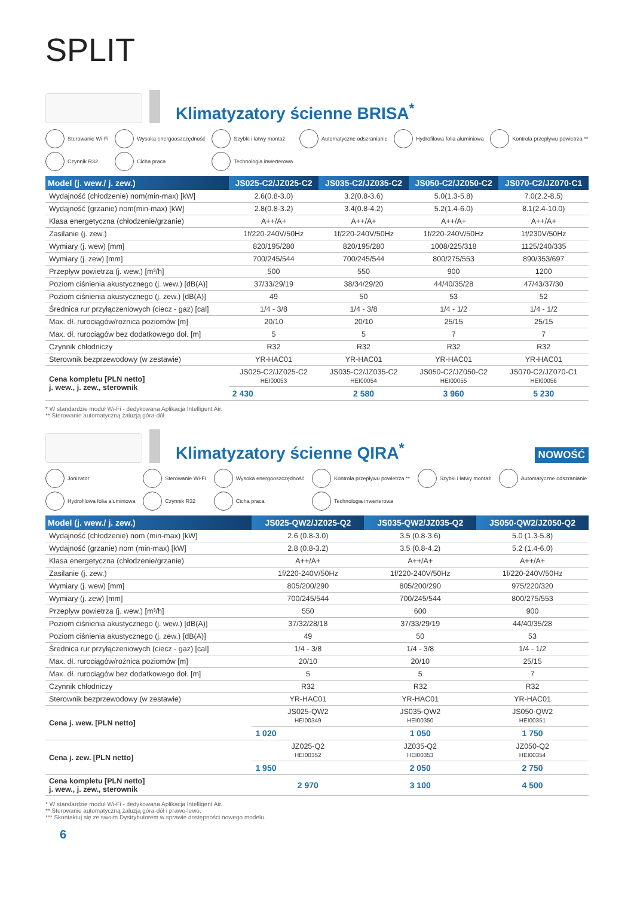SPLIT
Klimatyzatory ścienne BRISA<sup>*</sup>
Sterowanie Wi-Fi
Wysoka energooszczędność
Szybki i łatwy montaż
Automatyczne odszranianie
Hydrofilowa folia aluminiowa
Kontrola przepływu powietrza **
Czynnik R32
Cicha praca
Technologia inwerterowa
| Model (j. wew./ j. zew.) | JS025-C2/JZ025-C2 | JS035-C2/JZ035-C2 | JS050-C2/JZ050-C2 | JS070-C2/JZ070-C1 |
| --- | --- | --- | --- | --- |
| Wydajność (chłodzenie) nom(min-max) [kW] | 2.6(0.8-3.0) | 3.2(0.8-3.6) | 5.0(1.3-5.8) | 7.0(2.2-8.5) |
| Wydajność (grzanie) nom(min-max) [kW] | 2.8(0.8-3.2) | 3.4(0.8-4.2) | 5.2(1.4-6.0) | 8.1(2.4-10.0) |
| Klasa energetyczna (chłodzenie/grzanie) | A++/A+ | A++/A+ | A++/A+ | A++/A+ |
| Zasilanie (j. zew.) | 1f/220-240V/50Hz | 1f/220-240V/50Hz | 1f/220-240V/50Hz | 1f/230V/50Hz |
| Wymiary (j. wew) [mm] | 820/195/280 | 820/195/280 | 1008/225/318 | 1125/240/335 |
| Wymiary (j. zew) [mm] | 700/245/544 | 700/245/544 | 800/275/553 | 890/353/697 |
| Przepływ powietrza (j. wew.) [m³/h] | 500 | 550 | 900 | 1200 |
| Poziom ciśnienia akustycznego (j. wew.) [dB(A)] | 37/33/29/19 | 38/34/29/20 | 44/40/35/28 | 47/43/37/30 |
| Poziom ciśnienia akustycznego (j. zew.) [dB(A)] | 49 | 50 | 53 | 52 |
| Średnica rur przyłączeniowych (ciecz - gaz) [cal] | 1/4 - 3/8 | 1/4 - 3/8 | 1/4 - 1/2 | 1/4 - 1/2 |
| Max. dł. rurociągów/rożnica poziomów [m] | 20/10 | 20/10 | 25/15 | 25/15 |
| Max. dł. rurociągów bez dodatkowego doł. [m] | 5 | 5 | 7 | 7 |
| Czynnik chłodniczy | R32 | R32 | R32 | R32 |
| Sterownik bezprzewodowy (w zestawie) | YR-HAC01 | YR-HAC01 | YR-HAC01 | YR-HAC01 |
| Cena kompletu [PLN netto] j. wew., j. zew., sterownik | JS025-C2/JZ025-C2 HEI00053 | JS035-C2/JZ035-C2 HEI00054 | JS050-C2/JZ050-C2 HEI00055 | JS070-C2/JZ070-C1 HEI00056 |
| | 2 430 | 2 580 | 3 960 | 5 230 |
* W standardzie moduł Wi-Fi - dedykowana Aplikacja Intelligent Air.
** Sterowanie automatyczną żaluzją góra-dół.
Klimatyzatory ścienne QIRA<sup>*</sup>
NOWOŚĆ
Jonizator
Sterowanie Wi-Fi
Wysoka energooszczędność
Kontrola przepływu powietrza **
Szybki i łatwy montaż
Automatyczne odszranianie
Hydrofilowa folia aluminiowa
Czynnik R32
Cicha praca
Technologia inwerterowa
| Model (j. wew./ j. zew.) | JS025-QW2/JZ025-Q2 | JS035-QW2/JZ035-Q2 | JS050-QW2/JZ050-Q2 |
| --- | --- | --- | --- |
| Wydajność (chłodzenie) nom (min-max) [kW] | 2.6 (0.8-3.0) | 3.5 (0.8-3.6) | 5.0 (1.3-5.8) |
| Wydajność (grzanie) nom (min-max) [kW] | 2.8 (0.8-3.2) | 3.5 (0.8-4.2) | 5.2 (1.4-6.0) |
| Klasa energetyczna (chłodzenie/grzanie) | A++/A+ | A++/A+ | A++/A+ |
| Zasilanie (j. zew.) | 1f/220-240V/50Hz | 1f/220-240V/50Hz | 1f/220-240V/50Hz |
| Wymiary (j. wew) [mm] | 805/200/290 | 805/200/290 | 975/220/320 |
| Wymiary (j. zew) [mm] | 700/245/544 | 700/245/544 | 800/275/553 |
| Przepływ powietrza (j. wew.) [m³/h] | 550 | 600 | 900 |
| Poziom ciśnienia akustycznego (j. wew.) [dB(A)] | 37/32/28/18 | 37/33/29/19 | 44/40/35/28 |
| Poziom ciśnienia akustycznego (j. zew.) [dB(A)] | 49 | 50 | 53 |
| Średnica rur przyłączeniowych (ciecz - gaz) [cal] | 1/4 - 3/8 | 1/4 - 3/8 | 1/4 - 1/2 |
| Max. dł. rurociągów/rożnica poziomów [m] | 20/10 | 20/10 | 25/15 |
| Max. dł. rurociągów bez dodatkowego doł. [m] | 5 | 5 | 7 |
| Czynnik chłodniczy | R32 | R32 | R32 |
| Sterownik bezprzewodowy (w zestawie) | YR-HAC01 | YR-HAC01 | YR-HAC01 |
| Cena j. wew. [PLN netto] | JS025-QW2 HEI00349 | JS035-QW2 HEI00350 | JS050-QW2 HEI00351 |
| | 1 020 | 1 050 | 1 750 |
| Cena j. zew. [PLN netto] | JZ025-Q2 HEI00352 | JZ035-Q2 HEI00353 | JZ050-Q2 HEI00354 |
| | 1 950 | 2 050 | 2 750 |
| Cena kompletu [PLN netto] j. wew., j. zew., sterownik | 2 970 | 3 100 | 4 500 |
* W standardzie moduł Wi-Fi - dedykowana Aplikacja Intelligent Air.
** Sterowanie automatyczną żaluzją góra-dół i prawo-lewo.
*** Skontaktuj się ze swoim Dystrybutorem w sprawie dostępności nowego modelu.
6